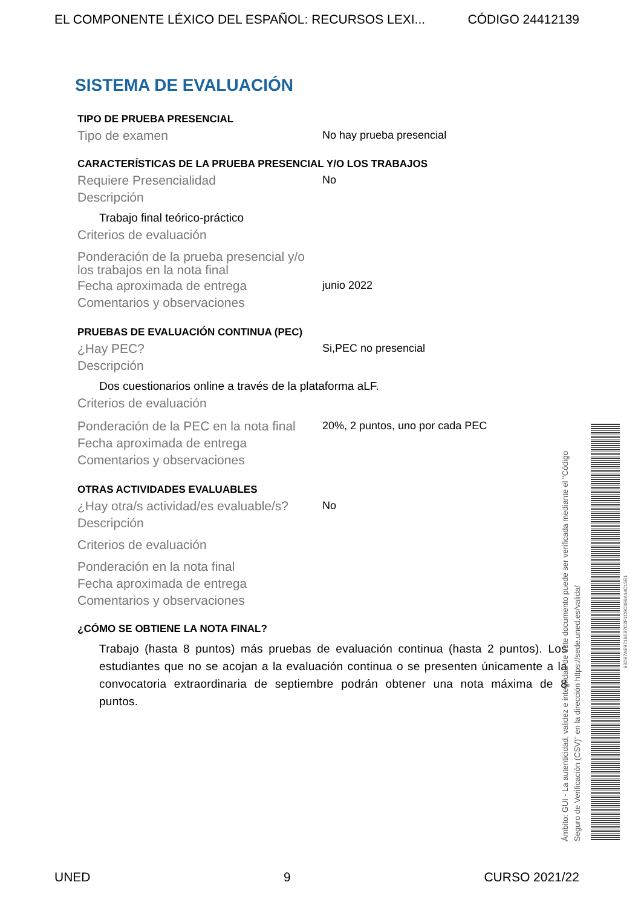EL COMPONENTE LÉXICO DEL ESPAÑOL: RECURSOS LEXI... CÓDIGO 24412139
SISTEMA DE EVALUACIÓN
TIPO DE PRUEBA PRESENCIAL
Tipo de examen
No hay prueba presencial
CARACTERÍSTICAS DE LA PRUEBA PRESENCIAL Y/O LOS TRABAJOS
Requiere Presencialidad
No
Descripción
Trabajo final teórico-práctico
Criterios de evaluación
Ponderación de la prueba presencial y/o los trabajos en la nota final
Fecha aproximada de entrega
junio 2022
Comentarios y observaciones
PRUEBAS DE EVALUACIÓN CONTINUA (PEC)
¿Hay PEC?
Si,PEC no presencial
Descripción
Dos cuestionarios online a través de la plataforma aLF.
Criterios de evaluación
Ponderación de la PEC en la nota final
20%, 2 puntos, uno por cada PEC
Fecha aproximada de entrega
Comentarios y observaciones
OTRAS ACTIVIDADES EVALUABLES
¿Hay otra/s actividad/es evaluable/s?
No
Descripción
Criterios de evaluación
Ponderación en la nota final
Fecha aproximada de entrega
Comentarios y observaciones
¿CÓMO SE OBTIENE LA NOTA FINAL?
Trabajo (hasta 8 puntos) más pruebas de evaluación continua (hasta 2 puntos). Los estudiantes que no se acojan a la evaluación continua o se presenten únicamente a la convocatoria extraordinaria de septiembre podrán obtener una nota máxima de 8 puntos.
Ámbito: GUI - La autenticidad, validez e integridad de este documento puede ser verificada mediante el "Código Seguro de Verificación (CSV)" en la dirección https://sede.uned.es/valida/
93D87AE971B587C2F1C6C499A14C15E1
UNED 9 CURSO 2021/22